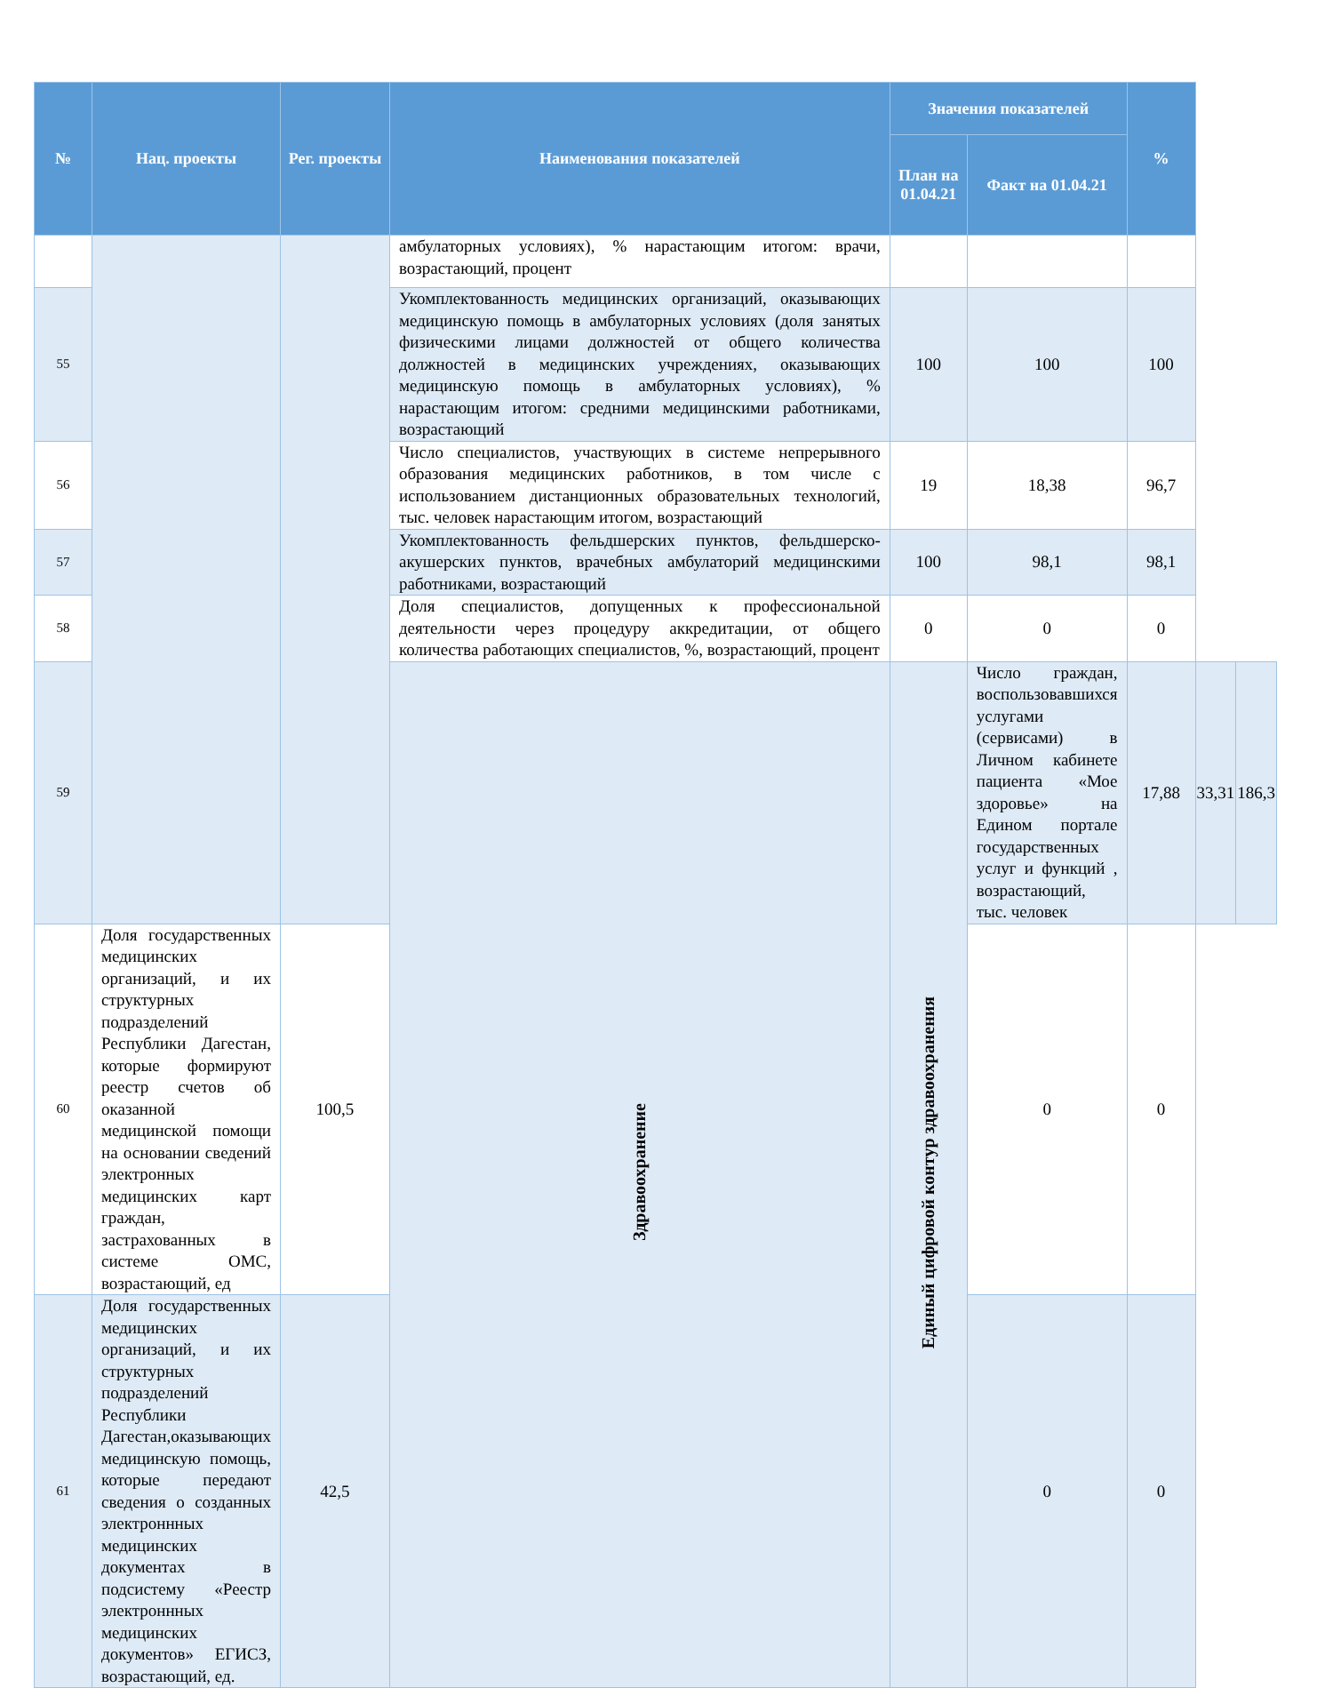| № | Нац. проекты | Рег. проекты | Наименования показателей | Значения показателей | | % | | |
| --- | --- | --- | --- | --- | --- | --- | --- | --- |
| | | | | План на 01.04.21 | Факт на 01.04.21 | | | |
| | | | амбулаторных условиях), % нарастающим итогом: врачи, возрастающий, процент | | | | | |
| 55 | | | Укомплектованность медицинских организаций, оказывающих медицинскую помощь в амбулаторных условиях (доля занятых физическими лицами должностей от общего количества должностей в медицинских учреждениях, оказывающих медицинскую помощь в амбулаторных условиях), % нарастающим итогом: средними медицинскими работниками, возрастающий | 100 | 100 | 100 | | |
| 56 | | | Число специалистов, участвующих в системе непрерывного образования медицинских работников, в том числе с использованием дистанционных образовательных технологий, тыс. человек нарастающим итогом, возрастающий | 19 | 18,38 | 96,7 | | |
| 57 | | | Укомплектованность фельдшерских пунктов, фельдшерско-акушерских пунктов, врачебных амбулаторий медицинскими работниками, возрастающий | 100 | 98,1 | 98,1 | | |
| 58 | | | Доля специалистов, допущенных к профессиональной деятельности через процедуру аккредитации, от общего количества работающих специалистов, %, возрастающий, процент | 0 | 0 | 0 | | |
| 59 | | | Здравоохранение | Единый цифровой контур здравоохранения | Число граждан, воспользовавшихся услугами (сервисами) в Личном кабинете пациента «Мое здоровье» на Едином портале государственных услуг и функций , возрастающий, тыс. человек | 17,88 | 33,31 | 186,3 |
| 60 | Доля государственных медицинских организаций, и их структурных подразделений Республики Дагестан, которые формируют реестр счетов об оказанной медицинской помощи на основании сведений электронных медицинских карт граждан, застрахованных в системе ОМС, возрастающий, ед | 100,5 | | | 0 | 0 | | |
| 61 | Доля государственных медицинских организаций, и их структурных подразделений Республики Дагестан,оказывающих медицинскую помощь, которые передают сведения о созданных электроннных медицинских документах в подсистему «Реестр электроннных медицинских документов» ЕГИСЗ, возрастающий, ед. | 42,5 | | | 0 | 0 | | |